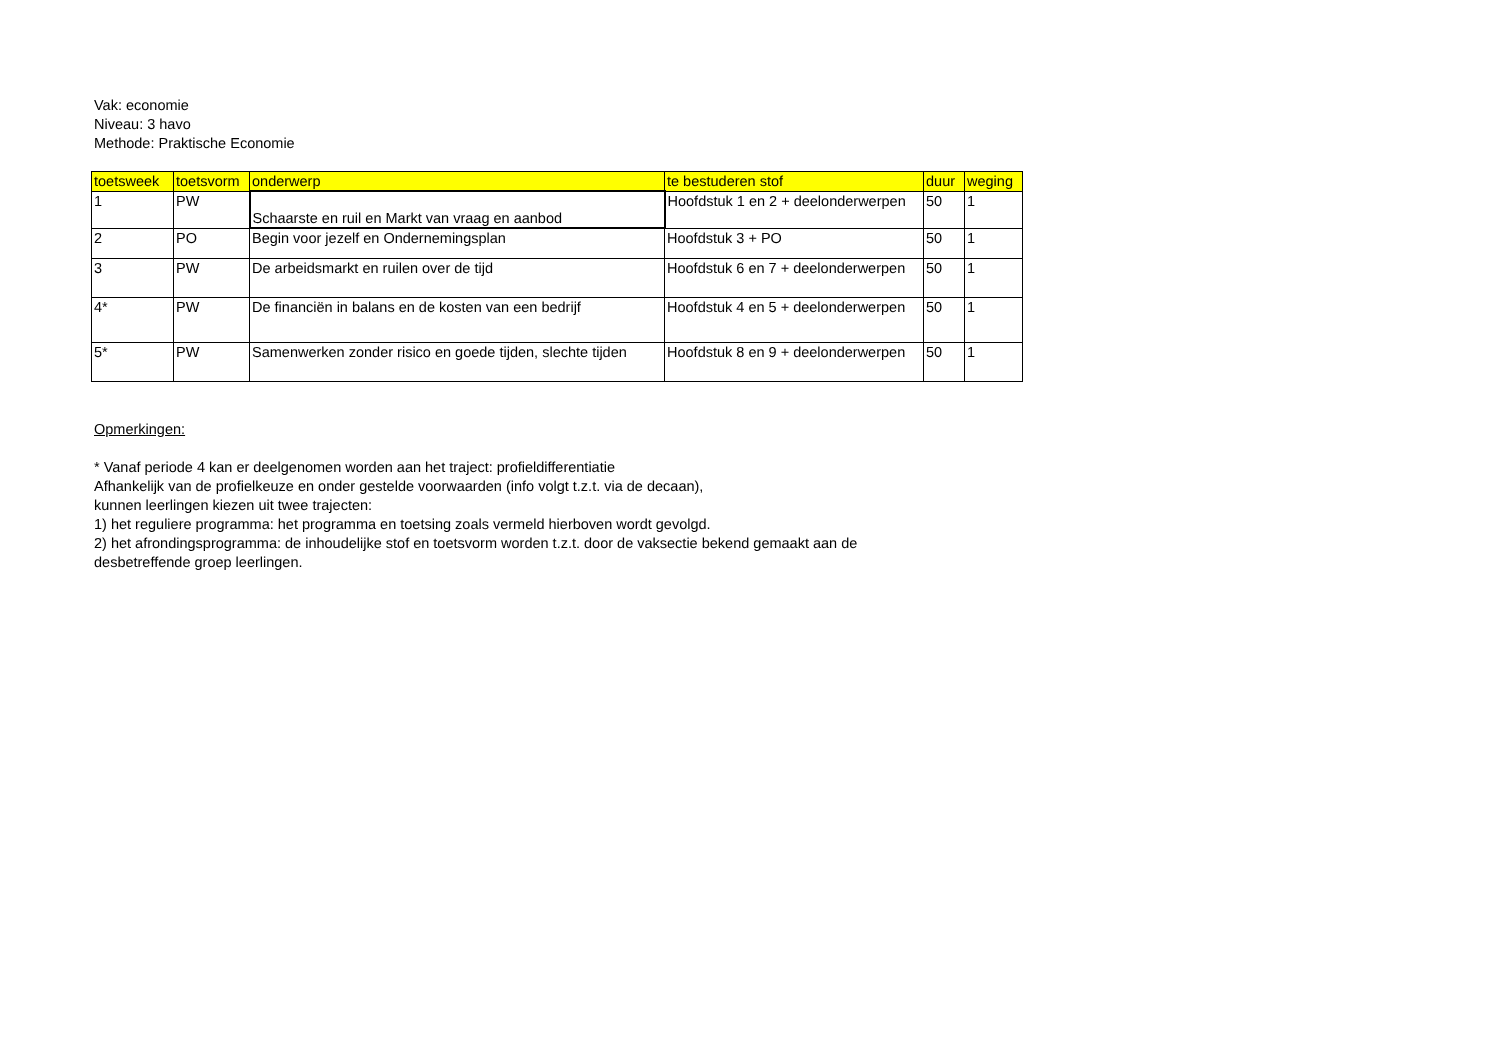Vak: economie
Niveau: 3 havo
Methode: Praktische Economie
| toetsweek | toetsvorm | onderwerp | te bestuderen stof | duur | weging |
| --- | --- | --- | --- | --- | --- |
| 1 | PW | Schaarste en ruil en Markt van vraag en aanbod | Hoofdstuk 1 en 2 + deelonderwerpen | 50 | 1 |
| 2 | PO | Begin voor jezelf en Ondernemingsplan | Hoofdstuk 3 + PO | 50 | 1 |
| 3 | PW | De arbeidsmarkt en ruilen over de tijd | Hoofdstuk 6 en 7 + deelonderwerpen | 50 | 1 |
| 4* | PW | De financiën in balans en de kosten van een bedrijf | Hoofdstuk 4 en 5 + deelonderwerpen | 50 | 1 |
| 5* | PW | Samenwerken zonder risico en goede tijden, slechte tijden | Hoofdstuk 8 en 9 + deelonderwerpen | 50 | 1 |
Opmerkingen:
* Vanaf periode 4 kan er deelgenomen worden aan het traject: profieldifferentiatie
Afhankelijk van de profielkeuze en onder gestelde voorwaarden (info volgt t.z.t. via de decaan),
kunnen leerlingen kiezen uit twee trajecten:
1) het reguliere programma: het programma en toetsing zoals vermeld hierboven wordt gevolgd.
2) het afrondingsprogramma: de inhoudelijke stof en toetsvorm worden t.z.t. door de vaksectie bekend gemaakt aan de
desbetreffende groep leerlingen.